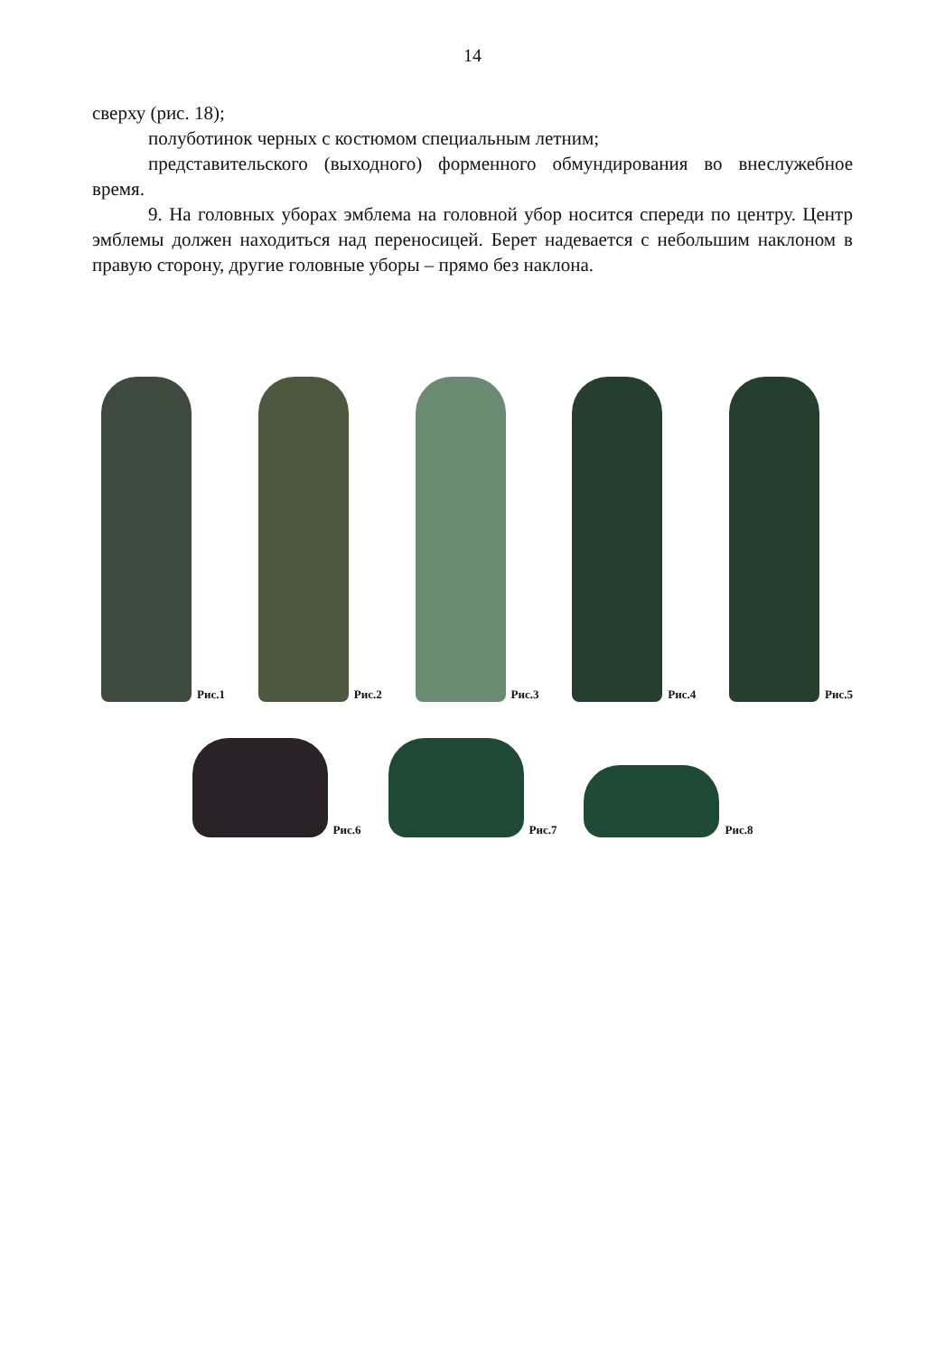14
сверху (рис. 18);
полуботинок черных с костюмом специальным летним;
представительского (выходного) форменного обмундирования во внеслужебное время.
9. На головных уборах эмблема на головной убор носится спереди по центру. Центр эмблемы должен находиться над переносицей. Берет надевается с небольшим наклоном в правую сторону, другие головные уборы – прямо без наклона.
Рис.1
Рис.2
Рис.3
Рис.4
Рис.5
Рис.6
Рис.7
Рис.8